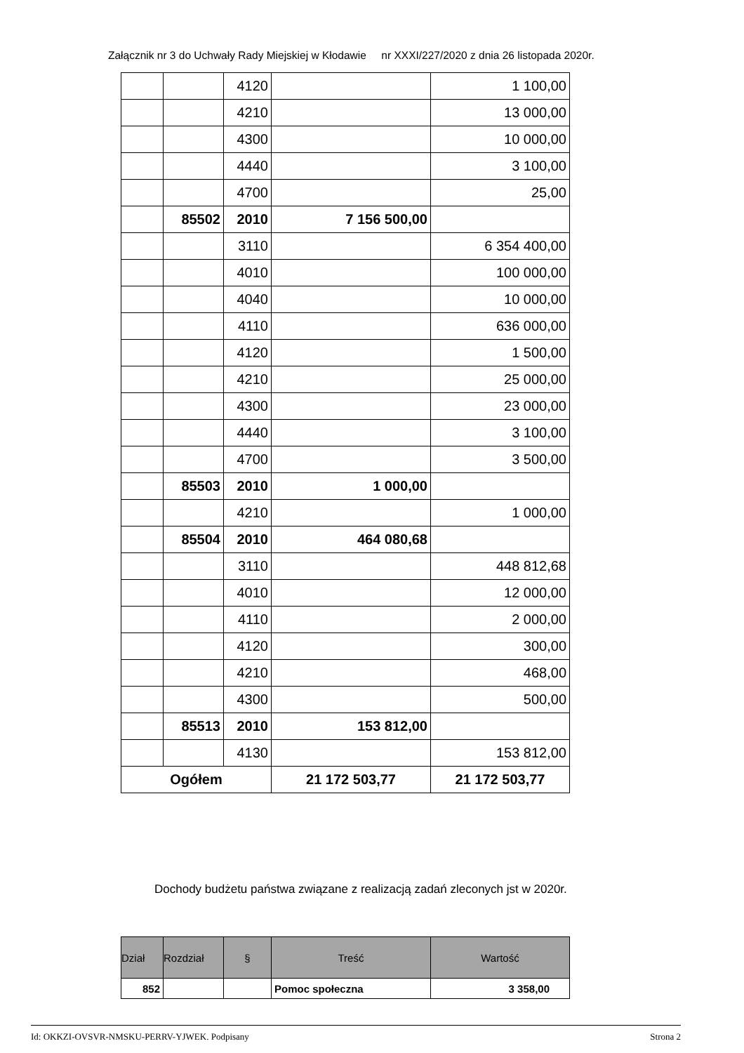Załącznik nr 3 do Uchwały Rady Miejskiej w Kłodawie nr XXXI/227/2020 z dnia 26 listopada 2020r.
| | | 4120 | | 1 100,00 |
| | | 4210 | | 13 000,00 |
| | | 4300 | | 10 000,00 |
| | | 4440 | | 3 100,00 |
| | | 4700 | | 25,00 |
| | 85502 | 2010 | 7 156 500,00 | |
| | | 3110 | | 6 354 400,00 |
| | | 4010 | | 100 000,00 |
| | | 4040 | | 10 000,00 |
| | | 4110 | | 636 000,00 |
| | | 4120 | | 1 500,00 |
| | | 4210 | | 25 000,00 |
| | | 4300 | | 23 000,00 |
| | | 4440 | | 3 100,00 |
| | | 4700 | | 3 500,00 |
| | 85503 | 2010 | 1 000,00 | |
| | | 4210 | | 1 000,00 |
| | 85504 | 2010 | 464 080,68 | |
| | | 3110 | | 448 812,68 |
| | | 4010 | | 12 000,00 |
| | | 4110 | | 2 000,00 |
| | | 4120 | | 300,00 |
| | | 4210 | | 468,00 |
| | | 4300 | | 500,00 |
| | 85513 | 2010 | 153 812,00 | |
| | | 4130 | | 153 812,00 |
| Ogółem | | | 21 172 503,77 | 21 172 503,77 |
Dochody budżetu państwa związane z realizacją zadań zleconych jst w 2020r.
| Dział | Rozdział | § | Treść | Wartość |
| --- | --- | --- | --- | --- |
| 852 | | | Pomoc społeczna | 3 358,00 |
Id: OKKZI-OVSVR-NMSKU-PERRV-YJWEK. Podpisany Strona 2